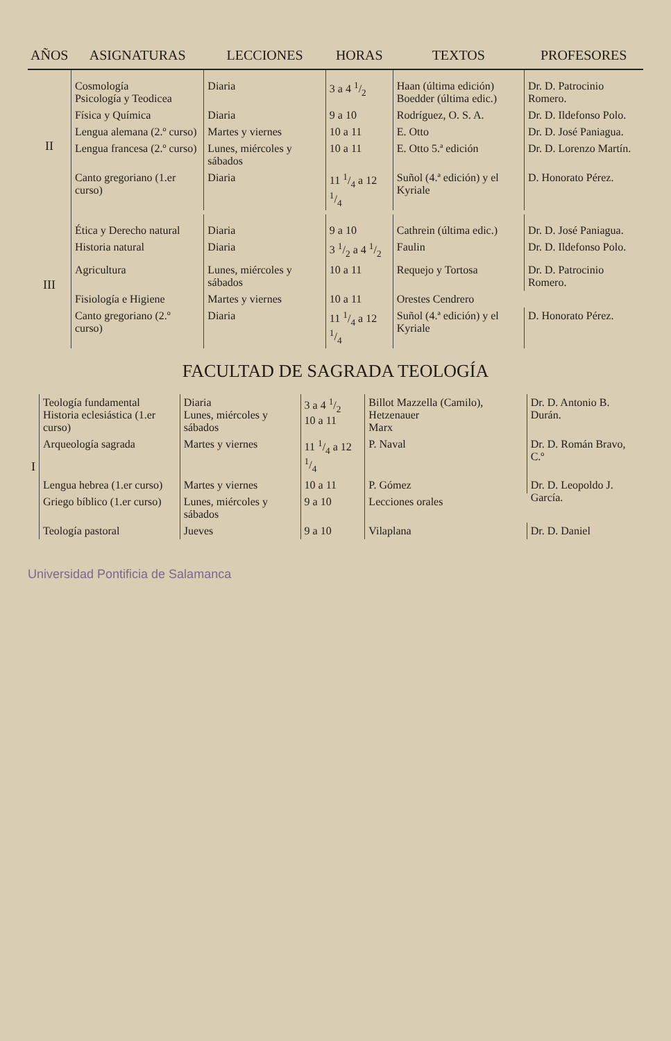| AÑOS | ASIGNATURAS | LECCIONES | HORAS | TEXTOS | PROFESORES |
| --- | --- | --- | --- | --- | --- |
| II | Cosmología Psicología y Teodicea | Diaria | 3 a 4 1/2 | Haan (última edición) Boedder (última edic.) | Dr. D. Patrocinio Romero. |
| | Física y Química | Diaria | 9 a 10 | Rodríguez, O. S. A. | Dr. D. Ildefonso Polo. |
| | Lengua alemana (2.º curso) | Martes y viernes | 10 a 11 | E. Otto | Dr. D. José Paniagua. |
| | Lengua francesa (2.º curso) | Lunes, miércoles y sábados | 10 a 11 | E. Otto 5.ª edición | Dr. D. Lorenzo Martín. |
| | Canto gregoriano (1.er curso) | Diaria | 11 1/4 a 12 1/4 | Suñol (4.ª edición) y el Kyriale | D. Honorato Pérez. |
| III | Ética y Derecho natural | Diaria | 9 a 10 | Cathrein (última edic.) | Dr. D. José Paniagua. |
| | Historia natural | Diaria | 3 1/2 a 4 1/2 | Faulin | Dr. D. Ildefonso Polo. |
| | Agricultura | Lunes, miércoles y sábados | 10 a 11 | Requejo y Tortosa | Dr. D. Patrocinio Romero. |
| | Fisiología e Higiene | Martes y viernes | 10 a 11 | Orestes Cendrero | |
| | Canto gregoriano (2.º curso) | Diaria | 11 1/4 a 12 1/4 | Suñol (4.ª edición) y el Kyriale | D. Honorato Pérez. |
FACULTAD DE SAGRADA TEOLOGÍA
| I | Teología fundamental Historia eclesiástica (1.er curso) | Diaria Lunes, miércoles y sábados | 3 a 4 1/2 10 a 11 | Billot Mazzella (Camilo), Hetzenauer Marx | Dr. D. Antonio B. Durán. |
| | Arqueología sagrada | Martes y viernes | 11 1/4 a 12 1/4 | P. Naval | Dr. D. Román Bravo, C.º |
| | Lengua hebrea (1.er curso) | Martes y viernes | 10 a 11 | P. Gómez | Dr. D. Leopoldo J. García. |
| | Griego bíblico (1.er curso) | Lunes, miércoles y sábados | 9 a 10 | Lecciones orales | |
| | Teología pastoral | Jueves | 9 a 10 | Vilaplana | Dr. D. Daniel |
Universidad Pontificia de Salamanca